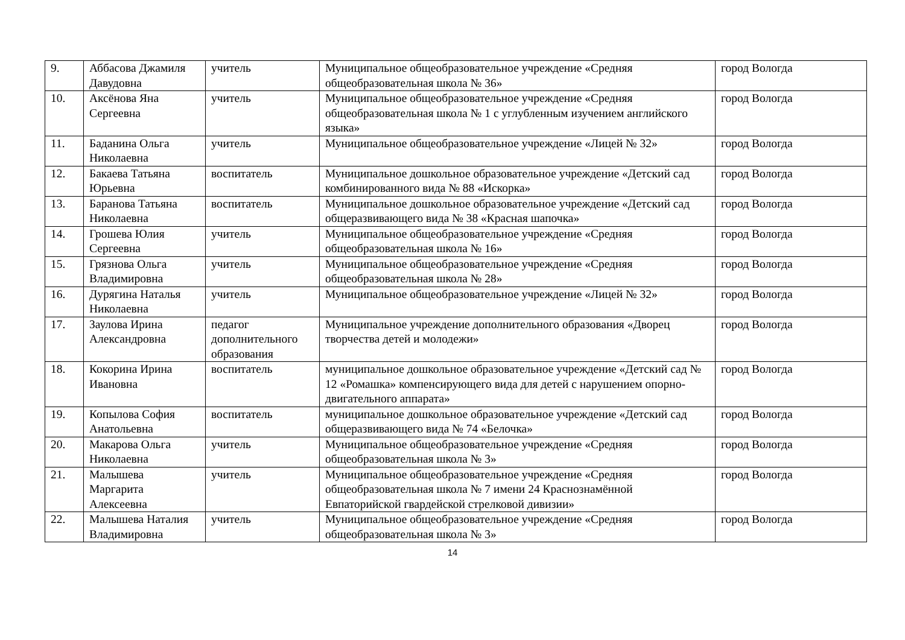| 9. | Аббасова Джамиля Давудовна | учитель | Муниципальное общеобразовательное учреждение «Средняя общеобразовательная школа № 36» | город Вологда |
| 10. | Аксёнова Яна Сергеевна | учитель | Муниципальное общеобразовательное учреждение «Средняя общеобразовательная школа № 1 с углубленным изучением английского языка» | город Вологда |
| 11. | Баданина Ольга Николаевна | учитель | Муниципальное общеобразовательное учреждение «Лицей № 32» | город Вологда |
| 12. | Бакаева Татьяна Юрьевна | воспитатель | Муниципальное дошкольное образовательное учреждение «Детский сад комбинированного вида № 88 «Искорка» | город Вологда |
| 13. | Баранова Татьяна Николаевна | воспитатель | Муниципальное дошкольное образовательное учреждение «Детский сад общеразвивающего вида № 38 «Красная шапочка» | город Вологда |
| 14. | Грошева Юлия Сергеевна | учитель | Муниципальное общеобразовательное учреждение «Средняя общеобразовательная школа № 16» | город Вологда |
| 15. | Грязнова Ольга Владимировна | учитель | Муниципальное общеобразовательное учреждение «Средняя общеобразовательная школа № 28» | город Вологда |
| 16. | Дурягина Наталья Николаевна | учитель | Муниципальное общеобразовательное учреждение «Лицей № 32» | город Вологда |
| 17. | Заулова Ирина Александровна | педагог дополнительного образования | Муниципальное учреждение дополнительного образования «Дворец творчества детей и молодежи» | город Вологда |
| 18. | Кокорина Ирина Ивановна | воспитатель | муниципальное дошкольное образовательное учреждение «Детский сад № 12 «Ромашка» компенсирующего вида для детей с нарушением опорно-двигательного аппарата» | город Вологда |
| 19. | Копылова София Анатольевна | воспитатель | муниципальное дошкольное образовательное учреждение «Детский сад общеразвивающего вида № 74 «Белочка» | город Вологда |
| 20. | Макарова Ольга Николаевна | учитель | Муниципальное общеобразовательное учреждение «Средняя общеобразовательная школа № 3» | город Вологда |
| 21. | Малышева Маргарита Алексеевна | учитель | Муниципальное общеобразовательное учреждение «Средняя общеобразовательная школа № 7 имени 24 Краснознамённой Евпаторийской гвардейской стрелковой дивизии» | город Вологда |
| 22. | Малышева Наталия Владимировна | учитель | Муниципальное общеобразовательное учреждение «Средняя общеобразовательная школа № 3» | город Вологда |
14